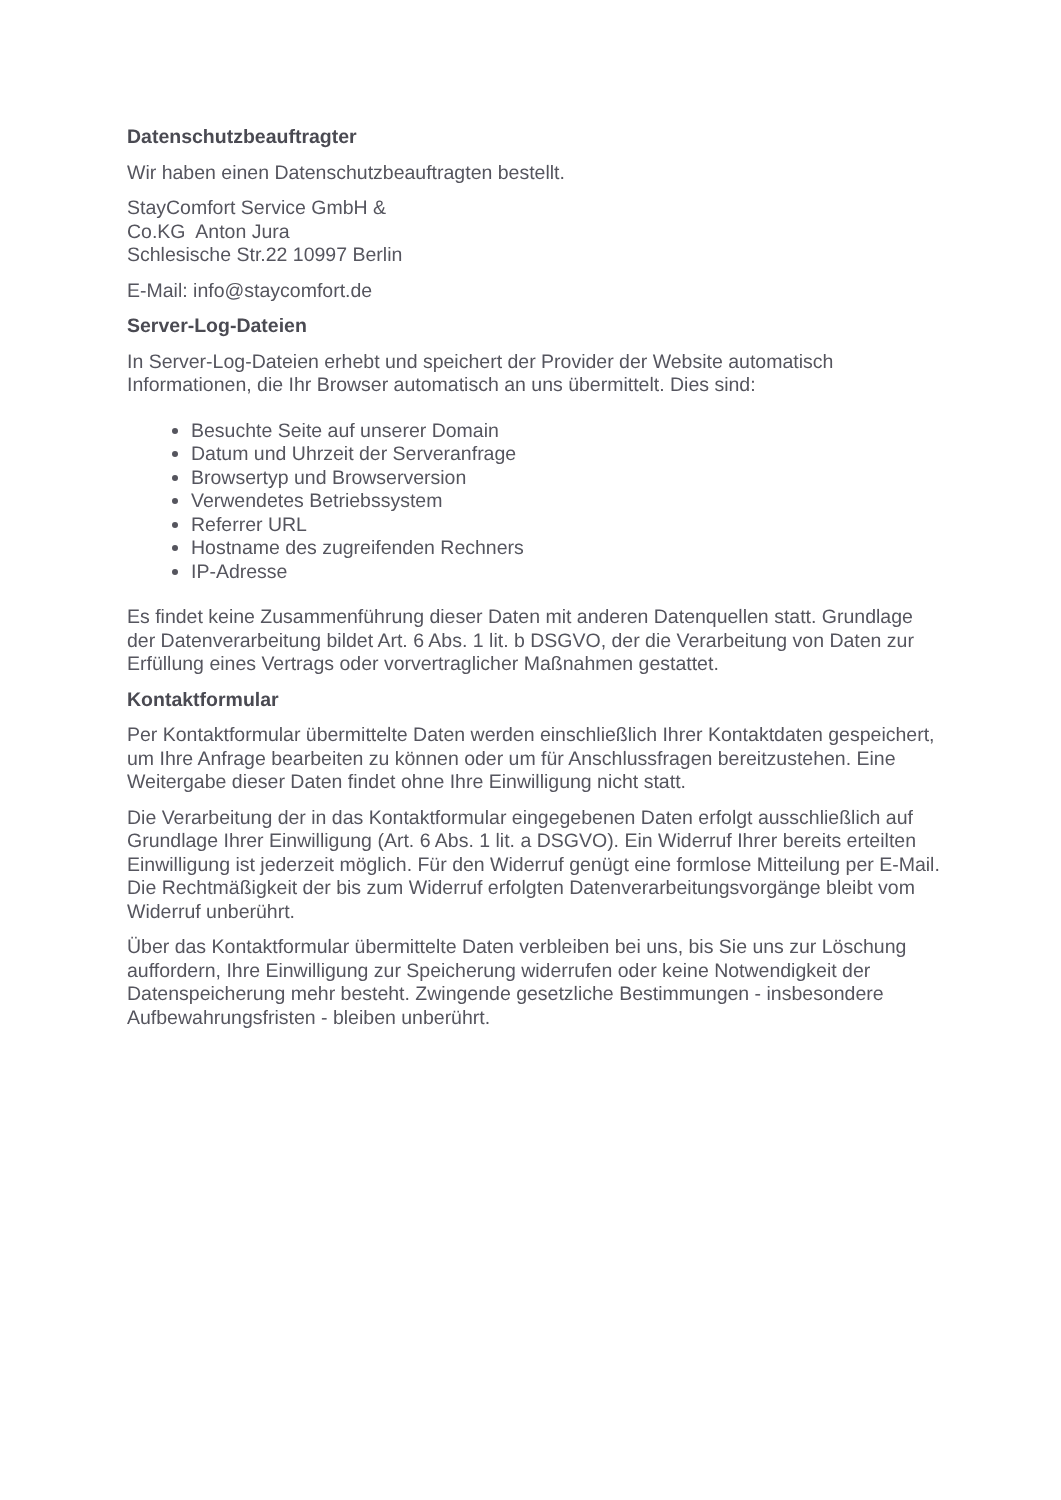Datenschutzbeauftragter
Wir haben einen Datenschutzbeauftragten bestellt.
StayComfort Service GmbH &
Co.KG Anton Jura
Schlesische Str.22 10997 Berlin
E-Mail: info@staycomfort.de
Server-Log-Dateien
In Server-Log-Dateien erhebt und speichert der Provider der Website automatisch Informationen, die Ihr Browser automatisch an uns übermittelt. Dies sind:
Besuchte Seite auf unserer Domain
Datum und Uhrzeit der Serveranfrage
Browsertyp und Browserversion
Verwendetes Betriebssystem
Referrer URL
Hostname des zugreifenden Rechners
IP-Adresse
Es findet keine Zusammenführung dieser Daten mit anderen Datenquellen statt. Grundlage der Datenverarbeitung bildet Art. 6 Abs. 1 lit. b DSGVO, der die Verarbeitung von Daten zur Erfüllung eines Vertrags oder vorvertraglicher Maßnahmen gestattet.
Kontaktformular
Per Kontaktformular übermittelte Daten werden einschließlich Ihrer Kontaktdaten gespeichert, um Ihre Anfrage bearbeiten zu können oder um für Anschlussfragen bereitzustehen. Eine Weitergabe dieser Daten findet ohne Ihre Einwilligung nicht statt.
Die Verarbeitung der in das Kontaktformular eingegebenen Daten erfolgt ausschließlich auf Grundlage Ihrer Einwilligung (Art. 6 Abs. 1 lit. a DSGVO). Ein Widerruf Ihrer bereits erteilten Einwilligung ist jederzeit möglich. Für den Widerruf genügt eine formlose Mitteilung per E-Mail. Die Rechtmäßigkeit der bis zum Widerruf erfolgten Datenverarbeitungsvorgänge bleibt vom Widerruf unberührt.
Über das Kontaktformular übermittelte Daten verbleiben bei uns, bis Sie uns zur Löschung auffordern, Ihre Einwilligung zur Speicherung widerrufen oder keine Notwendigkeit der Datenspeicherung mehr besteht. Zwingende gesetzliche Bestimmungen - insbesondere Aufbewahrungsfristen - bleiben unberührt.